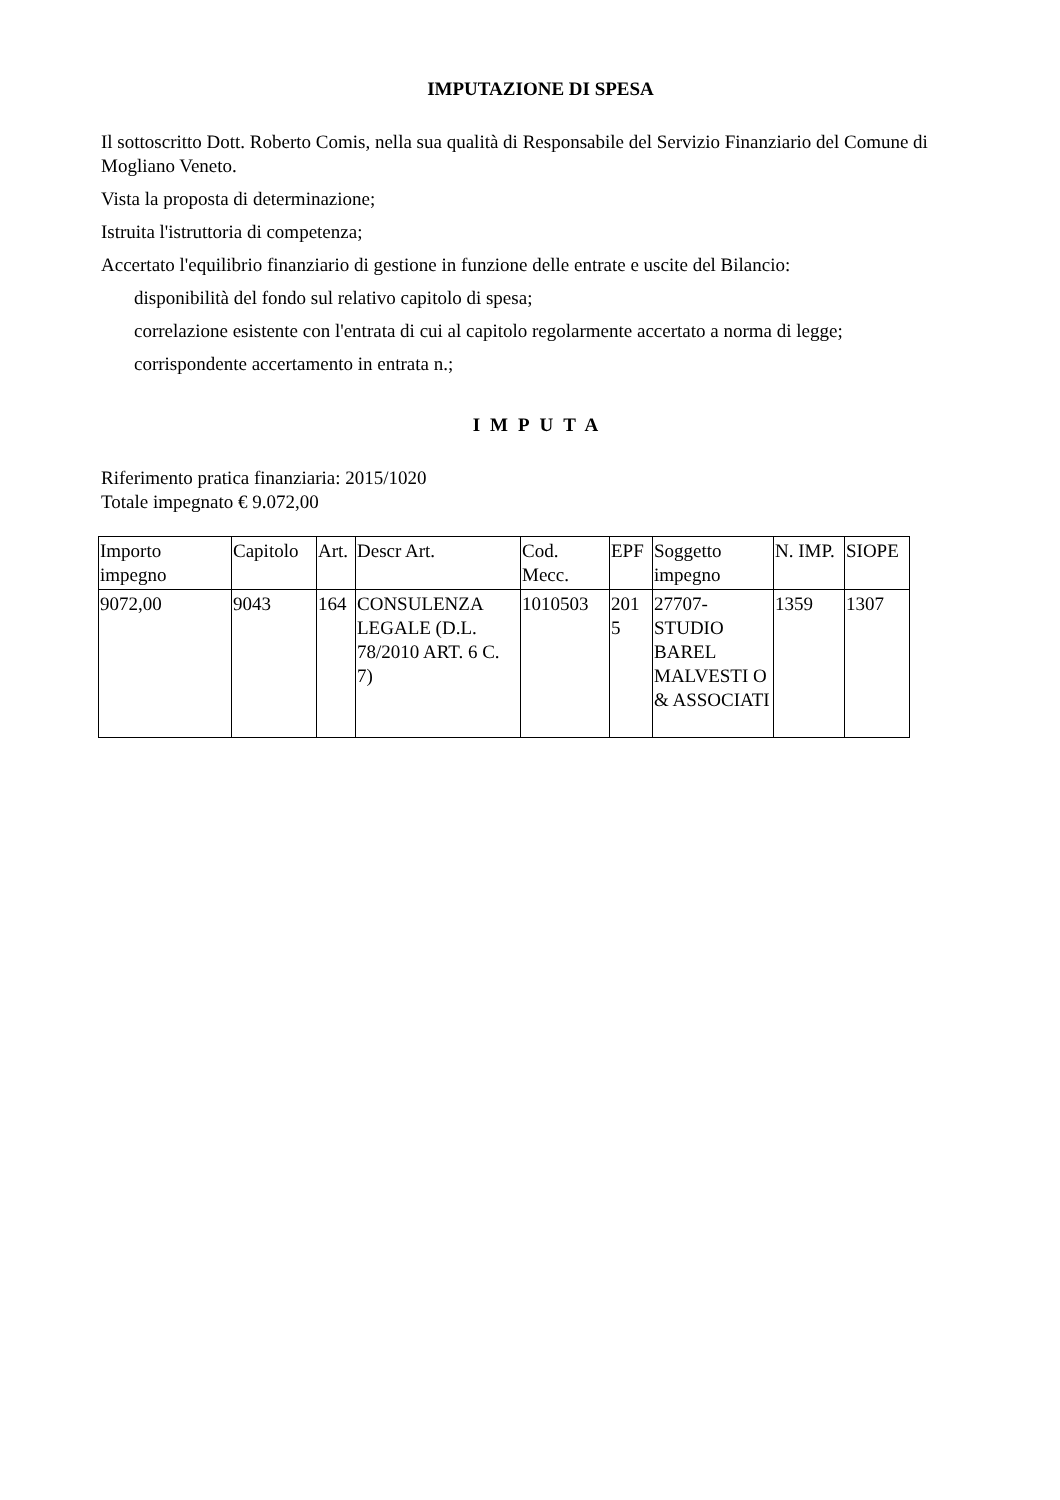IMPUTAZIONE DI SPESA
Il sottoscritto Dott. Roberto Comis, nella sua qualità di Responsabile del Servizio Finanziario del Comune di Mogliano Veneto.
Vista la proposta di determinazione;
Istruita l'istruttoria di competenza;
Accertato l'equilibrio finanziario di gestione in funzione delle entrate e uscite del Bilancio:
disponibilità del fondo sul relativo capitolo di spesa;
correlazione esistente con l'entrata di cui al capitolo regolarmente accertato a norma di legge;
corrispondente accertamento in entrata n.;
IMPUTA
Riferimento pratica finanziaria: 2015/1020
Totale impegnato € 9.072,00
| Importo impegno | Capitolo | Art. | Descr Art. | Cod. Mecc. | EPF | Soggetto impegno | N. IMP. | SIOPE |
| 9072,00 | 9043 | 164 | CONSULENZA LEGALE (D.L. 78/2010 ART. 6 C. 7) | 1010503 | 201 5 | 27707-STUDIO BAREL MALVESTI O & ASSOCIATI | 1359 | 1307 |